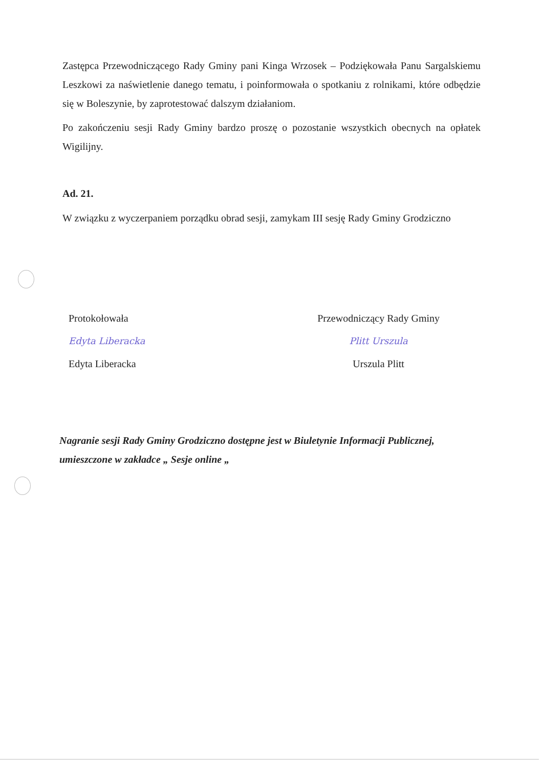Zastępca Przewodniczącego Rady Gminy pani Kinga Wrzosek – Podziękowała Panu Sargalskiemu Leszkowi za naświetlenie danego tematu, i poinformowała o spotkaniu z rolnikami, które odbędzie się w Boleszynie, by zaprotestować dalszym działaniom.
Po zakończeniu sesji Rady Gminy bardzo proszę o pozostanie wszystkich obecnych na opłatek Wigilijny.
Ad. 21.
W związku z wyczerpaniem porządku obrad sesji, zamykam III sesję Rady Gminy Grodziczno
Protokołowała
Edyta Liberacka
Edyta Liberacka
Przewodniczący Rady Gminy
Plitt Urszula
Urszula Plitt
Nagranie sesji Rady Gminy Grodziczno dostępne jest w Biuletynie Informacji Publicznej, umieszczone w zakładce „ Sesje online „